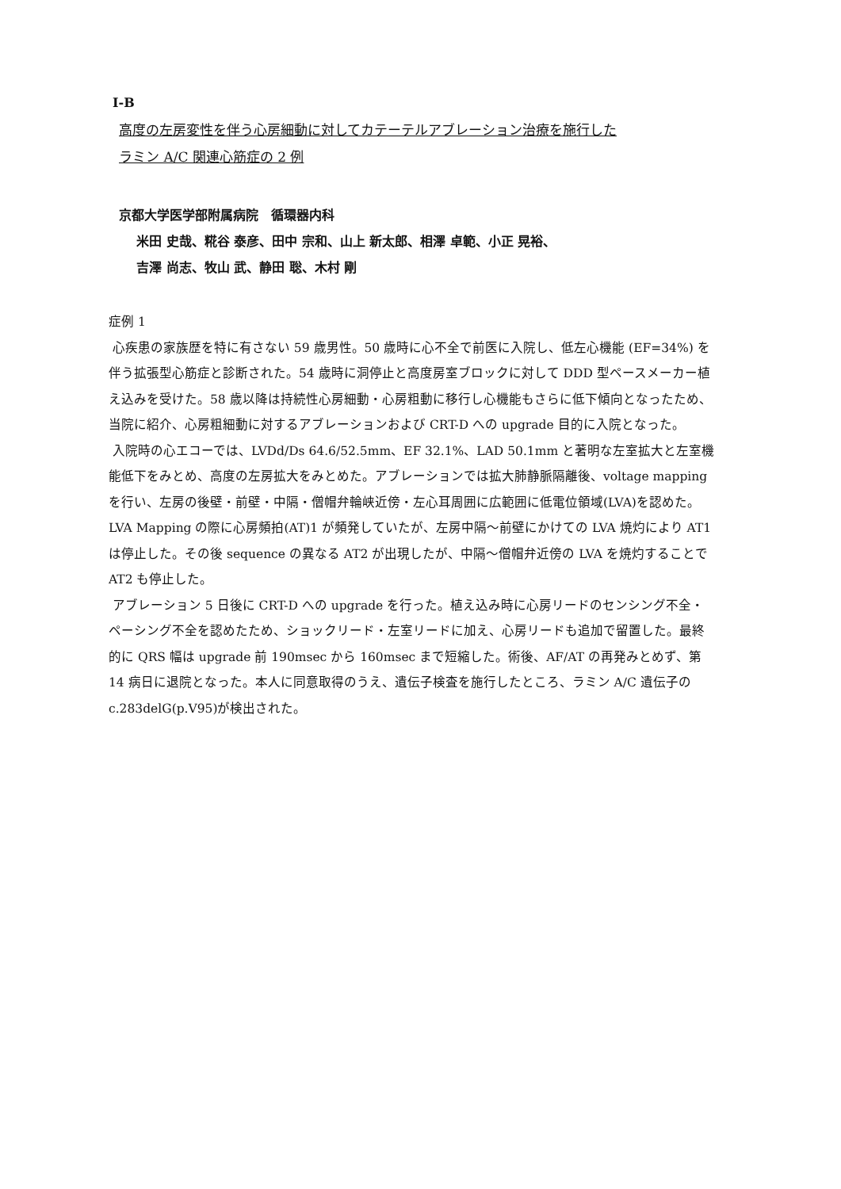Ⅰ-B
高度の左房変性を伴う心房細動に対してカテーテルアブレーション治療を施行した
ラミン A/C 関連心筋症の 2 例
京都大学医学部附属病院　循環器内科
米田 史哉、糀谷 泰彦、田中 宗和、山上 新太郎、相澤 卓範、小正 晃裕、
吉澤 尚志、牧山 武、静田 聡、木村 剛
症例 1
心疾患の家族歴を特に有さない 59 歳男性。50 歳時に心不全で前医に入院し、低左心機能 (EF=34%) を伴う拡張型心筋症と診断された。54 歳時に洞停止と高度房室ブロックに対して DDD 型ペースメーカー植え込みを受けた。58 歳以降は持続性心房細動・心房粗動に移行し心機能もさらに低下傾向となったため、当院に紹介、心房粗細動に対するアブレーションおよび CRT-D への upgrade 目的に入院となった。
入院時の心エコーでは、LVDd/Ds 64.6/52.5mm、EF 32.1%、LAD 50.1mm と著明な左室拡大と左室機能低下をみとめ、高度の左房拡大をみとめた。アブレーションでは拡大肺静脈隔離後、voltage mapping を行い、左房の後壁・前壁・中隔・僧帽弁輪峡近傍・左心耳周囲に広範囲に低電位領域(LVA)を認めた。LVA Mapping の際に心房頻拍(AT)1 が頻発していたが、左房中隔～前壁にかけての LVA 焼灼により AT1 は停止した。その後 sequence の異なる AT2 が出現したが、中隔～僧帽弁近傍の LVA を焼灼することで AT2 も停止した。
アブレーション 5 日後に CRT-D への upgrade を行った。植え込み時に心房リードのセンシング不全・ペーシング不全を認めたため、ショックリード・左室リードに加え、心房リードも追加で留置した。最終的に QRS 幅は upgrade 前 190msec から 160msec まで短縮した。術後、AF/AT の再発みとめず、第 14 病日に退院となった。本人に同意取得のうえ、遺伝子検査を施行したところ、ラミン A/C 遺伝子の c.283delG(p.V95)が検出された。